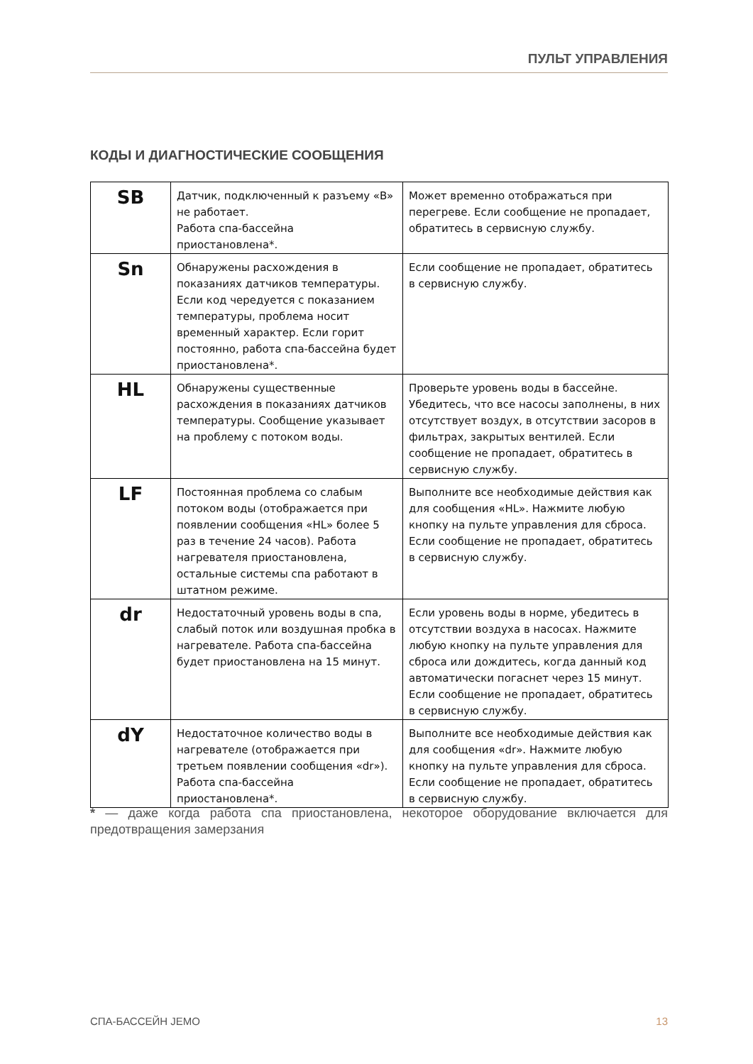ПУЛЬТ УПРАВЛЕНИЯ
КОДЫ И ДИАГНОСТИЧЕСКИЕ СООБЩЕНИЯ
| SB | Датчик, подключенный к разъему «B» не работает. Работа спа-бассейна приостановлена*. | Может временно отображаться при перегреве. Если сообщение не пропадает, обратитесь в сервисную службу. |
| Sn | Обнаружены расхождения в показаниях датчиков температуры. Если код чередуется с показанием температуры, проблема носит временный характер. Если горит постоянно, работа спа-бассейна будет приостановлена*. | Если сообщение не пропадает, обратитесь в сервисную службу. |
| HL | Обнаружены существенные расхождения в показаниях датчиков температуры. Сообщение указывает на проблему с потоком воды. | Проверьте уровень воды в бассейне. Убедитесь, что все насосы заполнены, в них отсутствует воздух, в отсутствии засоров в фильтрах, закрытых вентилей. Если сообщение не пропадает, обратитесь в сервисную службу. |
| LF | Постоянная проблема со слабым потоком воды (отображается при появлении сообщения «HL» более 5 раз в течение 24 часов). Работа нагревателя приостановлена, остальные системы спа работают в штатном режиме. | Выполните все необходимые действия как для сообщения «HL». Нажмите любую кнопку на пульте управления для сброса. Если сообщение не пропадает, обратитесь в сервисную службу. |
| dr | Недостаточный уровень воды в спа, слабый поток или воздушная пробка в нагревателе. Работа спа-бассейна будет приостановлена на 15 минут. | Если уровень воды в норме, убедитесь в отсутствии воздуха в насосах. Нажмите любую кнопку на пульте управления для сброса или дождитесь, когда данный код автоматически погаснет через 15 минут. Если сообщение не пропадает, обратитесь в сервисную службу. |
| dY | Недостаточное количество воды в нагревателе (отображается при третьем появлении сообщения «dr»). Работа спа-бассейна приостановлена*. | Выполните все необходимые действия как для сообщения «dr». Нажмите любую кнопку на пульте управления для сброса. Если сообщение не пропадает, обратитесь в сервисную службу. |
* — даже когда работа спа приостановлена, некоторое оборудование включается для предотвращения замерзания
СПА-БАССЕЙН JEMO 13